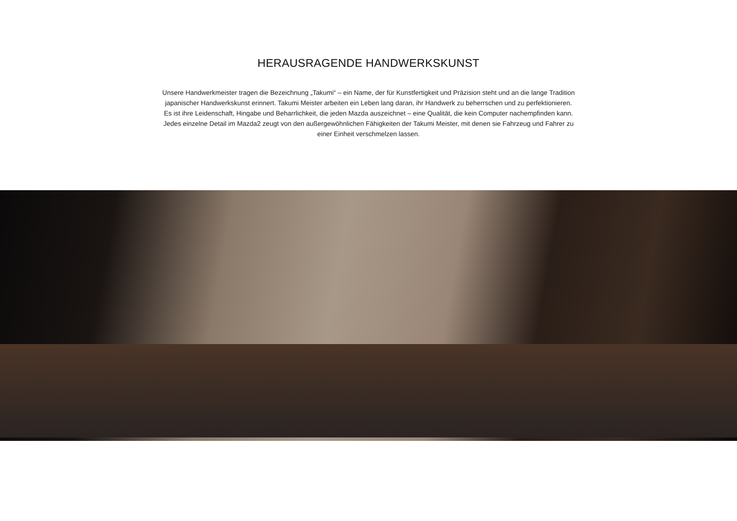HERAUSRAGENDE HANDWERKSKUNST
Unsere Handwerkmeister tragen die Bezeichnung „Takumi“ – ein Name, der für Kunstfertigkeit und Präzision steht und an die lange Tradition japanischer Handwerkskunst erinnert. Takumi Meister arbeiten ein Leben lang daran, ihr Handwerk zu beherrschen und zu perfektionieren. Es ist ihre Leidenschaft, Hingabe und Beharrlichkeit, die jeden Mazda auszeichnet – eine Qualität, die kein Computer nachempfinden kann. Jedes einzelne Detail im Mazda2 zeugt von den außergewöhnlichen Fähigkeiten der Takumi Meister, mit denen sie Fahrzeug und Fahrer zu einer Einheit verschmelzen lassen.